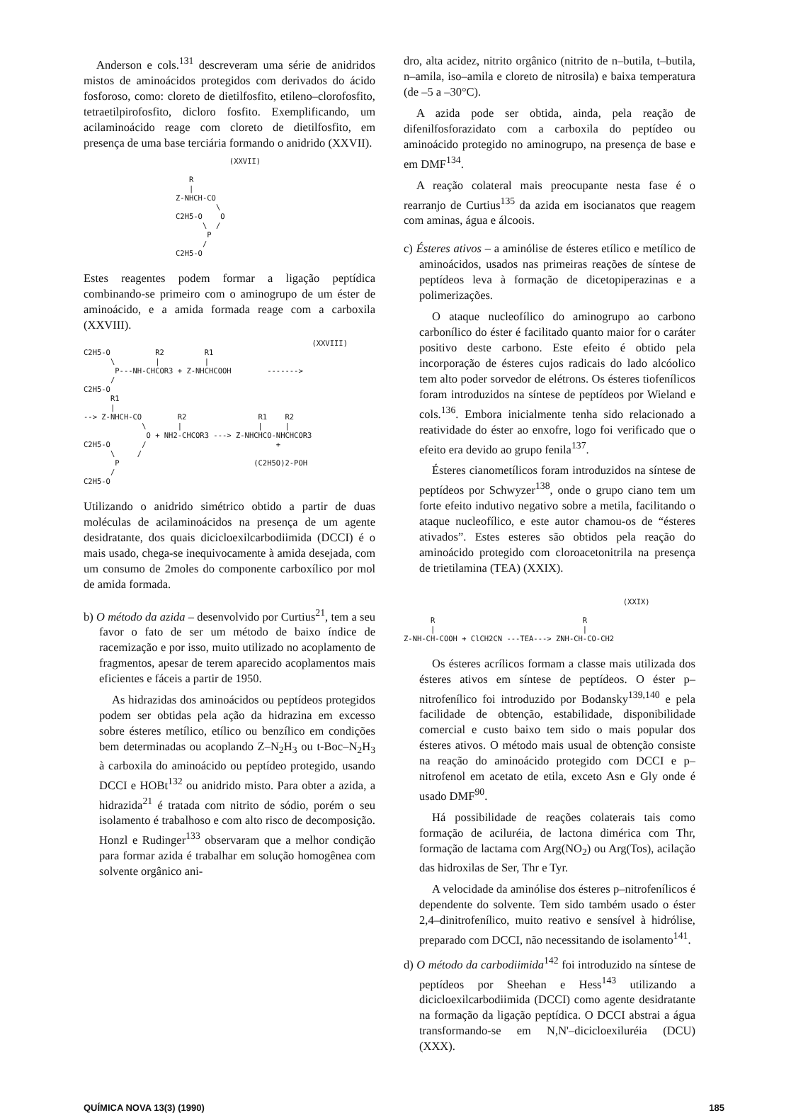Anderson e cols.<sup>131</sup> descreveram uma série de anidridos mistos de aminoácidos protegidos com derivados do ácido fosforoso, como: cloreto de dietilfosfito, etileno–clorofosfito, tetraetilpirofosfito, dicloro fosfito. Exemplificando, um acilaminoácido reage com cloreto de dietilfosfito, em presença de uma base terciária formando o anidrido (XXVII).
            (XXVII)

   R
   |
Z-NHCH-CO
         \
C2H5-O    O
      \  /
       P
      /
C2H5-O
Estes reagentes podem formar a ligação peptídica combinando-se primeiro com o aminogrupo de um éster de aminoácido, e a amida formada reage com a carboxila (XXVIII).
                                                   (XXVIII)
C2H5-O          R2         R1
      \         |          |
       P---NH-CHCOR3 + Z-NHCHCOOH        ------->
      /
C2H5-O
      R1
      |
--> Z-NHCH-CO        R2                R1    R2
             \       |                 |     |
              O + NH2-CHCOR3 ---> Z-NHCHCO-NHCHCOR3
C2H5-O       /                             +
      \     /
       P                              (C2H5O)2-POH
      /
C2H5-O
Utilizando o anidrido simétrico obtido a partir de duas moléculas de acilaminoácidos na presença de um agente desidratante, dos quais dicicloexilcarbodiimida (DCCI) é o mais usado, chega-se inequivocamente à amida desejada, com um consumo de 2moles do componente carboxílico por mol de amida formada.
b) O método da azida – desenvolvido por Curtius<sup>21</sup>, tem a seu favor o fato de ser um método de baixo índice de racemização e por isso, muito utilizado no acoplamento de fragmentos, apesar de terem aparecido acoplamentos mais eficientes e fáceis a partir de 1950.
As hidrazidas dos aminoácidos ou peptídeos protegidos podem ser obtidas pela ação da hidrazina em excesso sobre ésteres metílico, etílico ou benzílico em condições bem determinadas ou acoplando Z–N<sub>2</sub>H<sub>3</sub> ou t-Boc–N<sub>2</sub>H<sub>3</sub> à carboxila do aminoácido ou peptídeo protegido, usando DCCI e HOBt<sup>132</sup> ou anidrido misto. Para obter a azida, a hidrazida<sup>21</sup> é tratada com nitrito de sódio, porém o seu isolamento é trabalhoso e com alto risco de decomposição. Honzl e Rudinger<sup>133</sup> observaram que a melhor condição para formar azida é trabalhar em solução homogênea com solvente orgânico ani-
dro, alta acidez, nitrito orgânico (nitrito de n–butila, t–butila, n–amila, iso–amila e cloreto de nitrosila) e baixa temperatura (de –5 a –30°C).
A azida pode ser obtida, ainda, pela reação de difenilfosforazidato com a carboxila do peptídeo ou aminoácido protegido no aminogrupo, na presença de base e em DMF<sup>134</sup>.
A reação colateral mais preocupante nesta fase é o rearranjo de Curtius<sup>135</sup> da azida em isocianatos que reagem com aminas, água e álcoois.
c) Ésteres ativos – a aminólise de ésteres etílico e metílico de aminoácidos, usados nas primeiras reações de síntese de peptídeos leva à formação de dicetopiperazinas e a polimerizações.
O ataque nucleofílico do aminogrupo ao carbono carbonílico do éster é facilitado quanto maior for o caráter positivo deste carbono. Este efeito é obtido pela incorporação de ésteres cujos radicais do lado alcóolico tem alto poder sorvedor de elétrons. Os ésteres tiofenílicos foram introduzidos na síntese de peptídeos por Wieland e cols.<sup>136</sup>. Embora inicialmente tenha sido relacionado a reatividade do éster ao enxofre, logo foi verificado que o efeito era devido ao grupo fenila<sup>137</sup>.
Ésteres cianometílicos foram introduzidos na síntese de peptídeos por Schwyzer<sup>138</sup>, onde o grupo ciano tem um forte efeito indutivo negativo sobre a metila, facilitando o ataque nucleofílico, e este autor chamou-os de “ésteres ativados”. Estes esteres são obtidos pela reação do aminoácido protegido com cloroacetonitrila na presença de trietilamina (TEA) (XXIX).
                                                 (XXIX)

      R                                 R
      |                                 |
Z-NH-CH-COOH + ClCH2CN ---TEA---> ZNH-CH-CO-CH2
Os ésteres acrílicos formam a classe mais utilizada dos ésteres ativos em síntese de peptídeos. O éster p–nitrofenílico foi introduzido por Bodansky<sup>139,140</sup> e pela facilidade de obtenção, estabilidade, disponibilidade comercial e custo baixo tem sido o mais popular dos ésteres ativos. O método mais usual de obtenção consiste na reação do aminoácido protegido com DCCI e p–nitrofenol em acetato de etila, exceto Asn e Gly onde é usado DMF<sup>90</sup>.
Há possibilidade de reações colaterais tais como formação de aciluréia, de lactona dimérica com Thr, formação de lactama com Arg(NO<sub>2</sub>) ou Arg(Tos), acilação das hidroxilas de Ser, Thr e Tyr.
A velocidade da aminólise dos ésteres p–nitrofenílicos é dependente do solvente. Tem sido também usado o éster 2,4–dinitrofenílico, muito reativo e sensível à hidrólise, preparado com DCCI, não necessitando de isolamento<sup>141</sup>.
d) O método da carbodiimida<sup>142</sup> foi introduzido na síntese de peptídeos por Sheehan e Hess<sup>143</sup> utilizando a dicicloexilcarbodiimida (DCCI) como agente desidratante na formação da ligação peptídica. O DCCI abstrai a água transformando-se em N,N'–dicicloexiluréia (DCU) (XXX).
QUÍMICA NOVA 13(3) (1990) 185